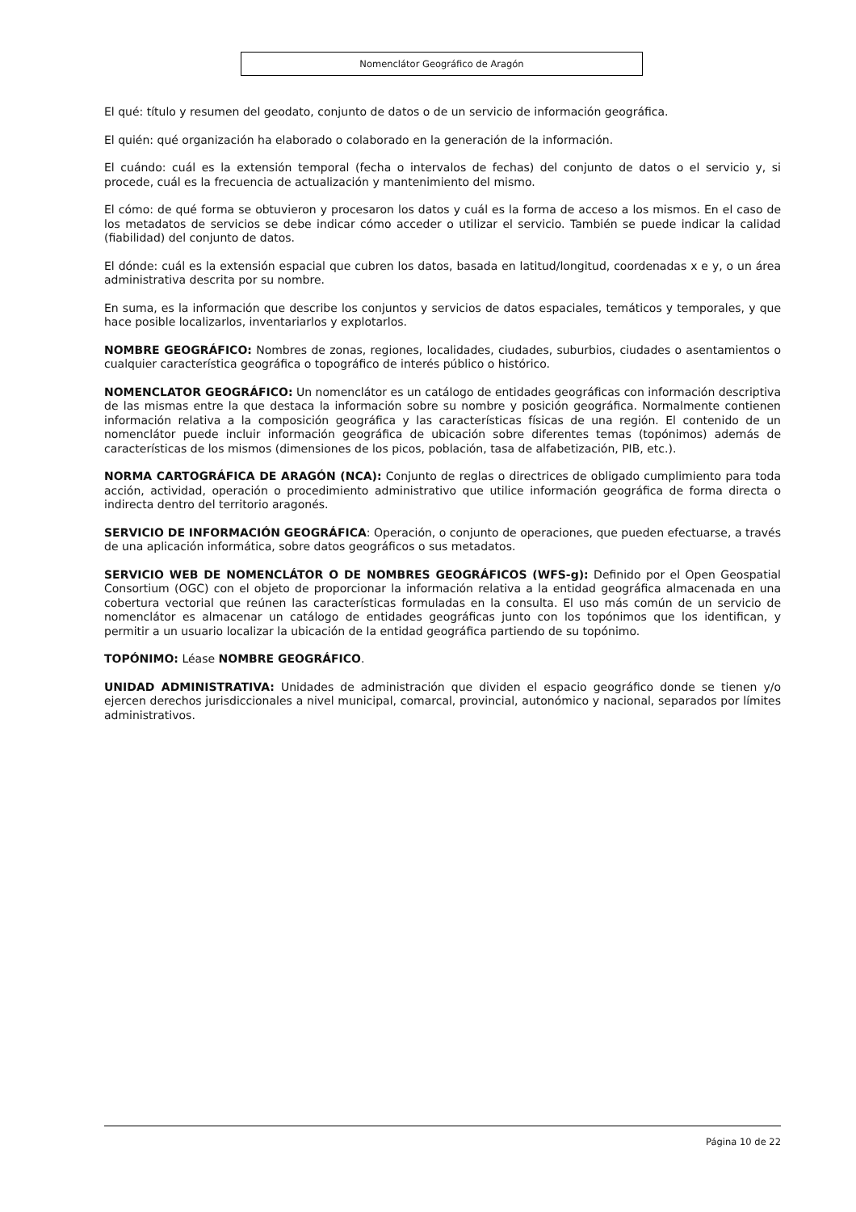Nomenclátor Geográfico de Aragón
El qué: título y resumen del geodato, conjunto de datos o de un servicio de información geográfica.
El quién: qué organización ha elaborado o colaborado en la generación de la información.
El cuándo: cuál es la extensión temporal (fecha o intervalos de fechas) del conjunto de datos o el servicio y, si procede, cuál es la frecuencia de actualización y mantenimiento del mismo.
El cómo: de qué forma se obtuvieron y procesaron los datos y cuál es la forma de acceso a los mismos. En el caso de los metadatos de servicios se debe indicar cómo acceder o utilizar el servicio. También se puede indicar la calidad (fiabilidad) del conjunto de datos.
El dónde: cuál es la extensión espacial que cubren los datos, basada en latitud/longitud, coordenadas x e y, o un área administrativa descrita por su nombre.
En suma, es la información que describe los conjuntos y servicios de datos espaciales, temáticos y temporales, y que hace posible localizarlos, inventariarlos y explotarlos.
NOMBRE GEOGRÁFICO: Nombres de zonas, regiones, localidades, ciudades, suburbios, ciudades o asentamientos o cualquier característica geográfica o topográfico de interés público o histórico.
NOMENCLATOR GEOGRÁFICO: Un nomenclátor es un catálogo de entidades geográficas con información descriptiva de las mismas entre la que destaca la información sobre su nombre y posición geográfica. Normalmente contienen información relativa a la composición geográfica y las características físicas de una región. El contenido de un nomenclátor puede incluir información geográfica de ubicación sobre diferentes temas (topónimos) además de características de los mismos (dimensiones de los picos, población, tasa de alfabetización, PIB, etc.).
NORMA CARTOGRÁFICA DE ARAGÓN (NCA): Conjunto de reglas o directrices de obligado cumplimiento para toda acción, actividad, operación o procedimiento administrativo que utilice información geográfica de forma directa o indirecta dentro del territorio aragonés.
SERVICIO DE INFORMACIÓN GEOGRÁFICA: Operación, o conjunto de operaciones, que pueden efectuarse, a través de una aplicación informática, sobre datos geográficos o sus metadatos.
SERVICIO WEB DE NOMENCLÁTOR O DE NOMBRES GEOGRÁFICOS (WFS-g): Definido por el Open Geospatial Consortium (OGC) con el objeto de proporcionar la información relativa a la entidad geográfica almacenada en una cobertura vectorial que reúnen las características formuladas en la consulta. El uso más común de un servicio de nomenclátor es almacenar un catálogo de entidades geográficas junto con los topónimos que los identifican, y permitir a un usuario localizar la ubicación de la entidad geográfica partiendo de su topónimo.
TOPÓNIMO: Léase NOMBRE GEOGRÁFICO.
UNIDAD ADMINISTRATIVA: Unidades de administración que dividen el espacio geográfico donde se tienen y/o ejercen derechos jurisdiccionales a nivel municipal, comarcal, provincial, autonómico y nacional, separados por límites administrativos.
Página 10 de 22